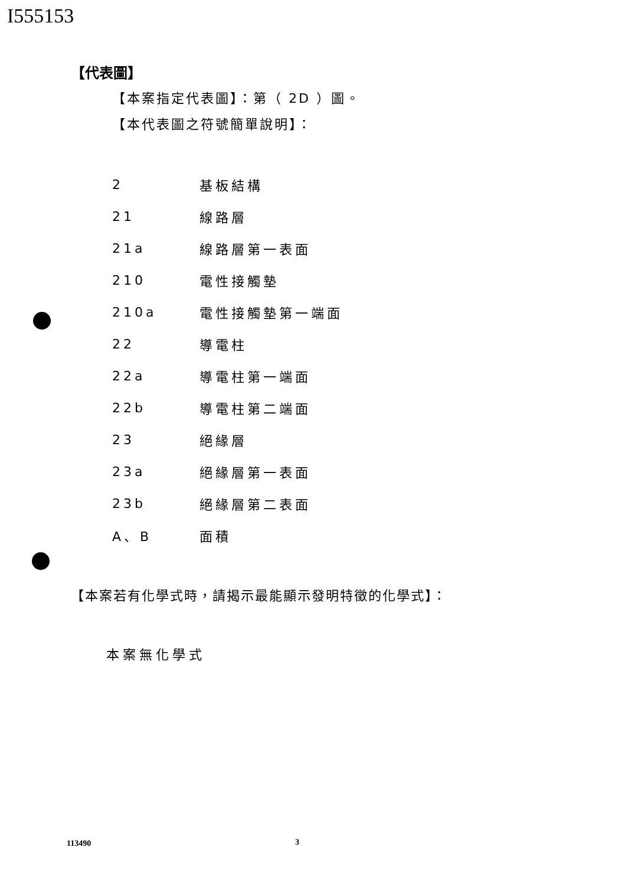I555153
【代表圖】
【本案指定代表圖】：第（ 2D ）圖。
【本代表圖之符號簡單說明】：
| 2 | 基板結構 |
| 21 | 線路層 |
| 21a | 線路層第一表面 |
| 210 | 電性接觸墊 |
| 210a | 電性接觸墊第一端面 |
| 22 | 導電柱 |
| 22a | 導電柱第一端面 |
| 22b | 導電柱第二端面 |
| 23 | 絕緣層 |
| 23a | 絕緣層第一表面 |
| 23b | 絕緣層第二表面 |
| A、B | 面積 |
【本案若有化學式時，請揭示最能顯示發明特徵的化學式】：
本案無化學式
113490 3